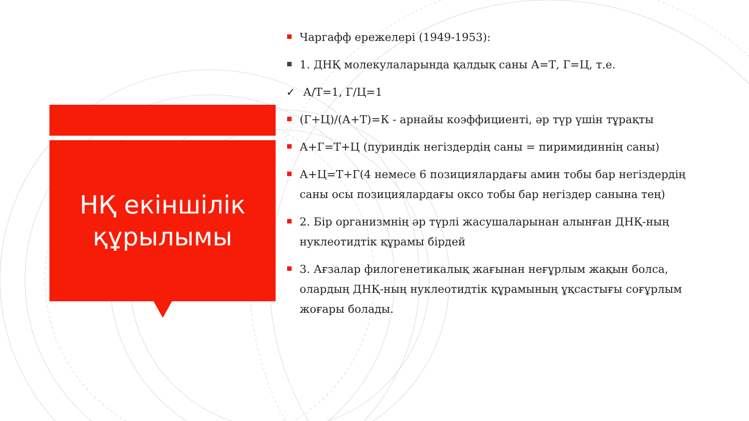НҚ екіншілік
құрылымы
Чаргафф ережелері (1949-1953):
1. ДНҚ молекулаларында қалдық саны А=Т, Г=Ц, т.е.
✓ А/Т=1, Г/Ц=1
(Г+Ц)/(А+Т)=К - арнайы коэффициенті, әр түр үшін тұрақты
А+Г=Т+Ц (пуриндік негіздердің саны = пиримидиннің саны)
А+Ц=Т+Г(4 немесе 6 позициялардағы амин тобы бар негіздердің саны осы позициялардағы оксо тобы бар негіздер санына тең)
2. Бір организмнің әр түрлі жасушаларынан алынған ДНҚ-ның нуклеотидтік құрамы бірдей
3. Ағзалар филогенетикалық жағынан неғұрлым жақын болса, олардың ДНҚ-ның нуклеотидтік құрамының ұқсастығы соғұрлым жоғары болады.